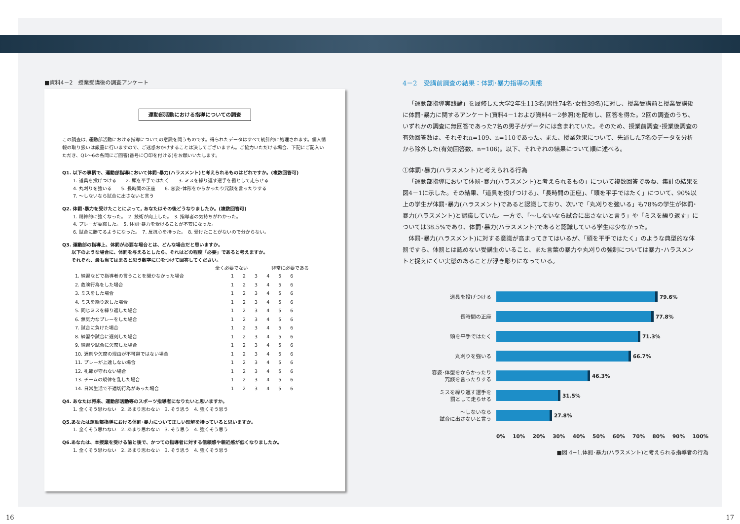■資料4－2　授業受講後の調査アンケート
運動部活動における指導についての調査
この調査は, 運動部活動における指導についての意識を問うものです。得られたデータはすべて統計的に処理されます。個人情報の取り扱いは厳重に行いますので、ご迷惑おかけすることは決してございません。ご協力いただける場合、下記にご記入いただき、Q1～6の各問にご回答(番号に〇印を付ける)をお願いいたします。
Q1. 以下の事柄で、運動部指導において体罰･暴力(ハラスメント)と考えられるものはどれですか。(複数回答可)
1. 道具を投げつける　　2. 頭を平手ではたく　　3. ミスを繰り返す選手を罰として走らせる
4. 丸刈りを強いる　　5. 長時間の正座　　6. 容姿･体形をからかったり冗談を言ったりする
7. ～しないなら試合に出さないと言う
Q2. 体罰･暴力を受けたことによって, あなたはその後どうなりましたか。(複数回答可)
1. 精神的に強くなった。　2. 技術が向上した。　3. 指導者の気持ちがわかった。
4. プレーが委縮した。　5. 体罰･暴力を受けることが不安になった。
6. 試合に勝てるようになった。　7. 反抗心を持った。　8. 受けたことがないので分からない。
Q3. 運動部の指導上、体罰が必要な場合とは、どんな場合だと思いますか。
　　以下のような場合に、体罰を与えるとしたら、それはどの程度「必要」であると考えますか。
　　それぞれ、最も当てはまると思う数字に〇をつけて回答してください。
全く必要でない　　　　　非常に必要である
| 1. 練習などで指導者の言うことを聞かなかった場合 | 1 | 2 | 3 | 4 | 5 | 6 |
| 2. 危険行為をした場合 | 1 | 2 | 3 | 4 | 5 | 6 |
| 3. ミスをした場合 | 1 | 2 | 3 | 4 | 5 | 6 |
| 4. ミスを繰り返した場合 | 1 | 2 | 3 | 4 | 5 | 6 |
| 5. 同じミスを繰り返した場合 | 1 | 2 | 3 | 4 | 5 | 6 |
| 6. 無気力なプレーをした場合 | 1 | 2 | 3 | 4 | 5 | 6 |
| 7. 試合に負けた場合 | 1 | 2 | 3 | 4 | 5 | 6 |
| 8. 練習や試合に遅刻した場合 | 1 | 2 | 3 | 4 | 5 | 6 |
| 9. 練習や試合に欠席した場合 | 1 | 2 | 3 | 4 | 5 | 6 |
| 10. 遅刻や欠席の理由が不可避ではない場合 | 1 | 2 | 3 | 4 | 5 | 6 |
| 11. プレーが上達しない場合 | 1 | 2 | 3 | 4 | 5 | 6 |
| 12. 礼節が守れない場合 | 1 | 2 | 3 | 4 | 5 | 6 |
| 13. チームの規律を乱した場合 | 1 | 2 | 3 | 4 | 5 | 6 |
| 14. 日常生活で不適切行為があった場合 | 1 | 2 | 3 | 4 | 5 | 6 |
Q4. あなたは将来、運動部活動等のスポーツ指導者になりたいと思いますか。
1. 全くそう思わない　2. あまり思わない　3. そう思う　4. 強くそう思う
Q5.あなたは運動部指導における体罰･暴力について正しい理解を持っていると思いますか。
1. 全くそう思わない　2. あまり思わない　3. そう思う　4. 強くそう思う
Q6.あなたは、本授業を受ける前と後で、かつての指導者に対する信頼感や親近感が低くなりましたか。
1. 全くそう思わない　2. あまり思わない　3. そう思う　4. 強くそう思う
4－2　受講前調査の結果：体罰･暴力指導の実態
「運動部指導実践論」を履修した大学2年生113名(男性74名･女性39名)に対し、授業受講前と授業受講後に体罰･暴力に関するアンケート(資料4－1および資料4－2参照)を配布し、回答を得た。2回の調査のうち、いずれかの調査に無回答であった7名の男子がデータには含まれていた。そのため、授業前調査･授業後調査の有効回答数は、それぞれn=109、n=110であった。また、授業効果について、先述した7名のデータを分析から除外した(有効回答数、n=106)。以下、それぞれの結果について順に述べる。
①体罰･暴力(ハラスメント)と考えられる行為
「運動部指導において体罰･暴力(ハラスメント)と考えられるもの」について複数回答で尋ね、集計の結果を図4－1に示した。その結果、「道具を投げつける」、「長時間の正座」、「頭を平手ではたく」について、90%以上の学生が体罰･暴力(ハラスメント)であると認識しており、次いで「丸刈りを強いる」も78%の学生が体罰･暴力(ハラスメント)と認識していた。一方で、「～しないなら試合に出さないと言う」や「ミスを繰り返す」については38.5%であり、体罰･暴力(ハラスメント)であると認識している学生は少なかった。
体罰･暴力(ハラスメント)に対する意識が高まってきてはいるが、「頭を平手ではたく」のような典型的な体罰ですら、体罰とは認めない受講生のいること、また言葉の暴力や丸刈りの強制については暴力･ハラスメントと捉えにくい実態のあることが浮き彫りになっている。
道具を投げつける
79.6%
長時間の正座
77.8%
頭を平手ではたく
71.3%
丸刈りを強いる
66.7%
容姿･体型をからかったり
冗談を言ったりする
46.3%
ミスを繰り返す選手を
罰として走らせる
31.5%
～しないなら
試合に出さないと言う
27.8%
0% 10% 20% 30% 40% 50% 60% 70% 80% 90% 100%
■図 4−1.体罰･暴力(ハラスメント)と考えられる指導者の行為
16 17